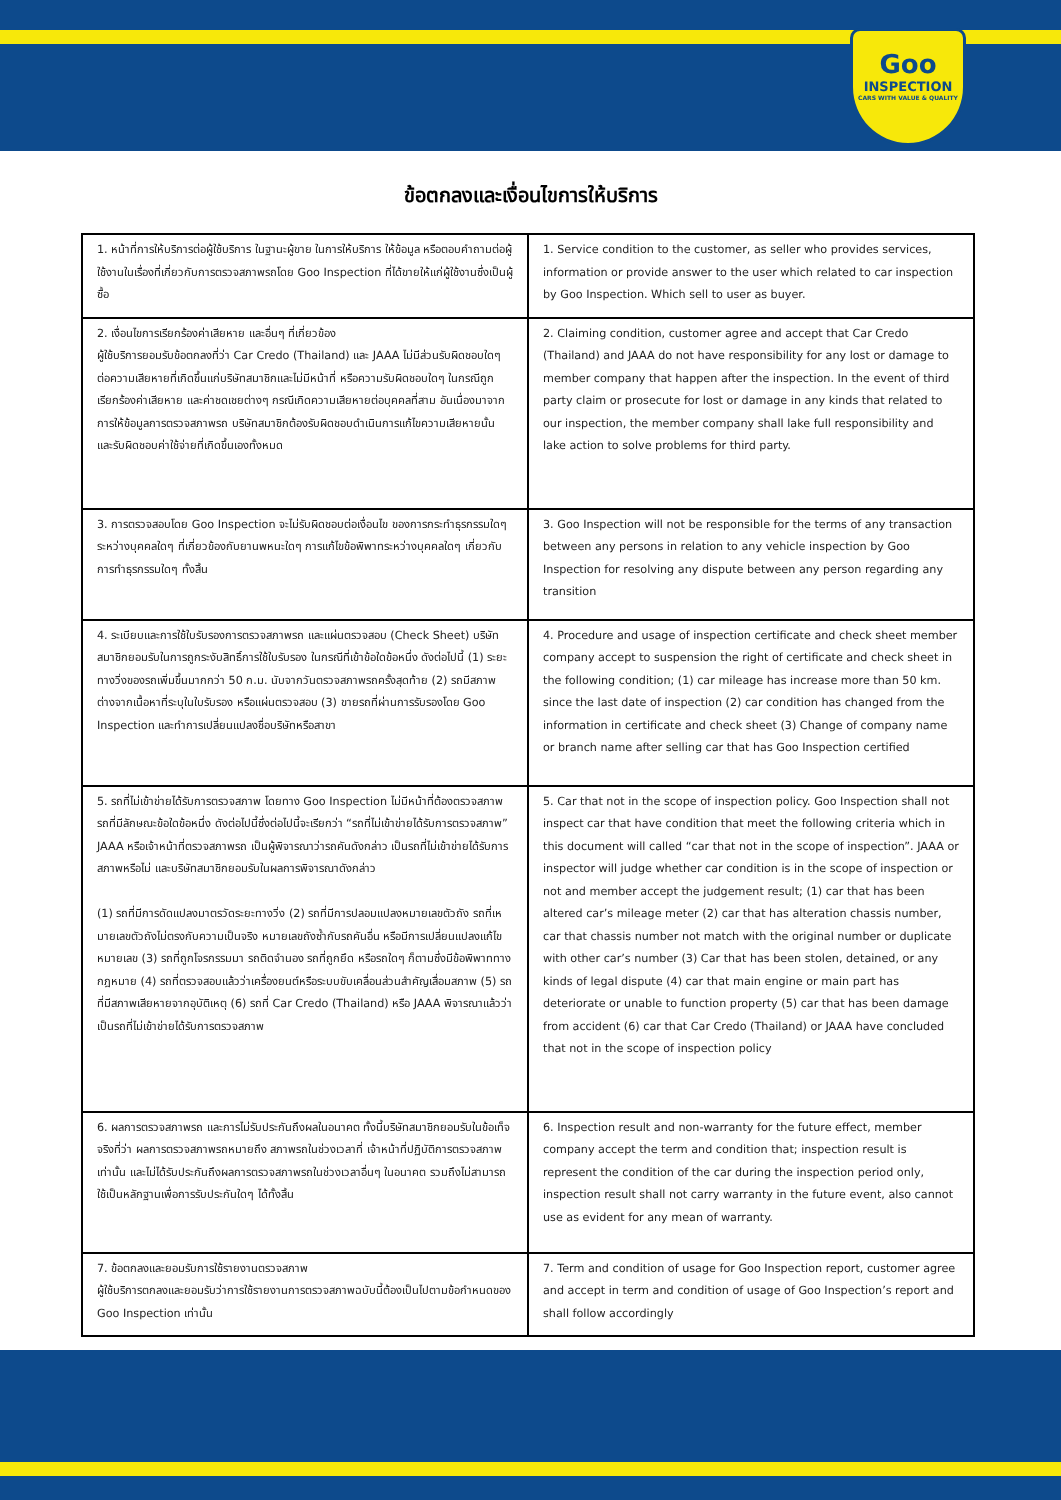Goo
INSPECTION
CARS WITH VALUE & QUALITY
ข้อตกลงและเงื่อนไขการให้บริการ
| 1. หน้าที่การให้บริการต่อผู้ใช้บริการ ในฐานะผู้ขาย ในการให้บริการ ให้ข้อมูล หรือตอบคำถามต่อผู้ใช้งานในเรื่องที่เกี่ยวกับการตรวจสภาพรถโดย Goo Inspection ที่ได้ขายให้แก่ผู้ใช้งานซึ่งเป็นผู้ซื้อ | 1. Service condition to the customer, as seller who provides services, information or provide answer to the user which related to car inspection by Goo Inspection. Which sell to user as buyer. |
| 2. เงื่อนไขการเรียกร้องค่าเสียหาย และอื่นๆ ที่เกี่ยวข้อง ผู้ใช้บริการยอมรับข้อตกลงที่ว่า Car Credo (Thailand) และ JAAA ไม่มีส่วนรับผิดชอบใดๆ ต่อความเสียหายที่เกิดขึ้นแก่บริษัทสมาชิกและไม่มีหน้าที่ หรือความรับผิดชอบใดๆ ในกรณีถูกเรียกร้องค่าเสียหาย และค่าชดเชยต่างๆ กรณีเกิดความเสียหายต่อบุคคลที่สาม อันเนื่องมาจากการให้ข้อมูลการตรวจสภาพรถ บริษัทสมาชิกต้องรับผิดชอบดำเนินการแก้ไขความเสียหายนั้น และรับผิดชอบค่าใช้จ่ายที่เกิดขึ้นเองทั้งหมด | 2. Claiming condition, customer agree and accept that Car Credo (Thailand) and JAAA do not have responsibility for any lost or damage to member company that happen after the inspection. In the event of third party claim or prosecute for lost or damage in any kinds that related to our inspection, the member company shall lake full responsibility and lake action to solve problems for third party. |
| 3. การตรวจสอบโดย Goo Inspection จะไม่รับผิดชอบต่อเงื่อนไข ของการกระทำธุรกรรมใดๆ ระหว่างบุคคลใดๆ ที่เกี่ยวข้องกับยานพหนะใดๆ การแก้ไขข้อพิพาทระหว่างบุคคลใดๆ เกี่ยวกับการทำธุรกรรมใดๆ ทั้งสิ้น | 3. Goo Inspection will not be responsible for the terms of any transaction between any persons in relation to any vehicle inspection by Goo Inspection for resolving any dispute between any person regarding any transition |
| 4. ระเบียบและการใช้ใบรับรองการตรวจสภาพรถ และแผ่นตรวจสอบ (Check Sheet) บริษัทสมาชิกยอมรับในการถูกระงับสิทธิ์การใช้ใบรับรอง ในกรณีที่เข้าข้อใดข้อหนึ่ง ดังต่อไปนี้ (1) ระยะทางวิ่งของรถเพิ่มขึ้นมากกว่า 50 ก.ม. นับจากวันตรวจสภาพรถครั้งสุดท้าย (2) รถมีสภาพต่างจากเนื้อหาที่ระบุในใบรับรอง หรือแผ่นตรวจสอบ (3) ขายรถที่ผ่านการรับรองโดย Goo Inspection และทำการเปลี่ยนแปลงชื่อบริษัทหรือสาขา | 4. Procedure and usage of inspection certificate and check sheet member company accept to suspension the right of certificate and check sheet in the following condition; (1) car mileage has increase more than 50 km. since the last date of inspection (2) car condition has changed from the information in certificate and check sheet (3) Change of company name or branch name after selling car that has Goo Inspection certified |
| 5. รถที่ไม่เข้าข่ายได้รับการตรวจสภาพ โดยทาง Goo Inspection ไม่มีหน้าที่ต้องตรวจสภาพรถที่มีลักษณะข้อใดข้อหนึ่ง ดังต่อไปนี้ซึ่งต่อไปนี้จะเรียกว่า “รถที่ไม่เข้าข่ายได้รับการตรวจสภาพ” JAAA หรือเจ้าหน้าที่ตรวจสภาพรถ เป็นผู้พิจารณาว่ารถคันดังกล่าว เป็นรถที่ไม่เข้าข่ายได้รับการสภาพหรือไม่ และบริษัทสมาชิกยอมรับในผลการพิจารณาดังกล่าว (1) รถที่มีการดัดแปลงมาตรวัดระยะทางวิ่ง (2) รถที่มีการปลอมแปลงหมายเลขตัวถัง รถที่เหมายเลขตัวถังไม่ตรงกับความเป็นจริง หมายเลขถังซ้ำกับรถคันอื่น หรือมีการเปลี่ยนแปลงแก้ไขหมายเลข (3) รถที่ถูกโจรกรรมมา รถติดจำนอง รถที่ถูกยึด หรือรถใดๆ ก็ตามซึ่งมีข้อพิพาททางกฎหมาย (4) รถที่ตรวจสอบแล้วว่าเครื่องยนต์หรือระบบขับเคลื่อนส่วนสำคัญเสื่อมสภาพ (5) รถที่มีสภาพเสียหายจากอุบัติเหตุ (6) รถที่ Car Credo (Thailand) หรือ JAAA พิจารณาแล้วว่าเป็นรถที่ไม่เข้าข่ายได้รับการตรวจสภาพ | 5. Car that not in the scope of inspection policy. Goo Inspection shall not inspect car that have condition that meet the following criteria which in this document will called “car that not in the scope of inspection”. JAAA or inspector will judge whether car condition is in the scope of inspection or not and member accept the judgement result; (1) car that has been altered car’s mileage meter (2) car that has alteration chassis number, car that chassis number not match with the original number or duplicate with other car’s number (3) Car that has been stolen, detained, or any kinds of legal dispute (4) car that main engine or main part has deteriorate or unable to function property (5) car that has been damage from accident (6) car that Car Credo (Thailand) or JAAA have concluded that not in the scope of inspection policy |
| 6. ผลการตรวจสภาพรถ และการไม่รับประกันถึงผลในอนาคต ทั้งนี้บริษัทสมาชิกยอมรับในข้อเท็จจริงที่ว่า ผลการตรวจสภาพรถหมายถึง สภาพรถในช่วงเวลาที่ เจ้าหน้าที่ปฏิบัติการตรวจสภาพเท่านั้น และไม่ได้รับประกันถึงผลการตรวจสภาพรถในช่วงเวลาอื่นๆ ในอนาคต รวมถึงไม่สามารถใช้เป็นหลักฐานเพื่อการรับประกันใดๆ ได้ทั้งสิ้น | 6. Inspection result and non-warranty for the future effect, member company accept the term and condition that; inspection result is represent the condition of the car during the inspection period only, inspection result shall not carry warranty in the future event, also cannot use as evident for any mean of warranty. |
| 7. ข้อตกลงและยอมรับการใช้รายงานตรวจสภาพ ผู้ใช้บริการตกลงและยอมรับว่าการใช้รายงานการตรวจสภาพฉบับนี้ต้องเป็นไปตามข้อกำหนดของ Goo Inspection เท่านั้น | 7. Term and condition of usage for Goo Inspection report, customer agree and accept in term and condition of usage of Goo Inspection’s report and shall follow accordingly |